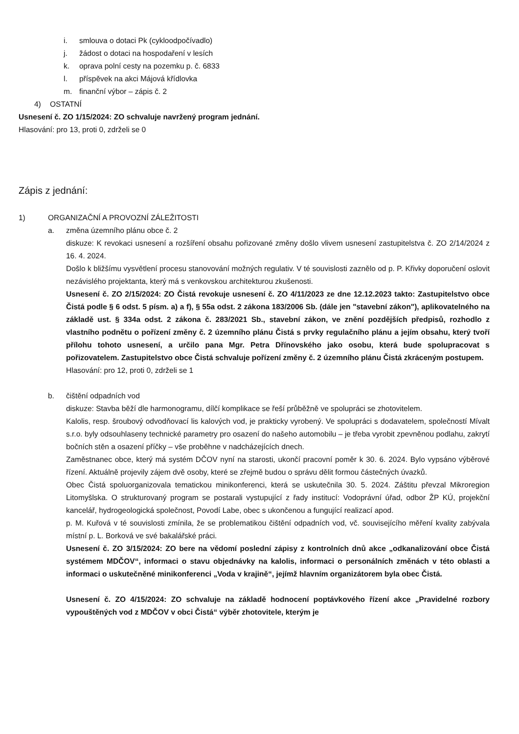i. smlouva o dotaci Pk (cykloodpočívadlo)
j. žádost o dotaci na hospodaření v lesích
k. oprava polní cesty na pozemku p. č. 6833
l. příspěvek na akci Májová křídlovka
m. finanční výbor – zápis č. 2
4) OSTATNÍ
Usnesení č. ZO 1/15/2024: ZO schvaluje navržený program jednání.
Hlasování: pro 13, proti 0, zdrželi se 0
Zápis z jednání:
1) ORGANIZAČNÍ A PROVOZNÍ ZÁLEŽITOSTI
a. změna územního plánu obce č. 2
diskuze: K revokaci usnesení a rozšíření obsahu pořizované změny došlo vlivem usnesení zastupitelstva č. ZO 2/14/2024 z 16. 4. 2024.
Došlo k bližšímu vysvětlení procesu stanovování možných regulativ. V té souvislosti zaznělo od p. P. Křivky doporučení oslovit nezávislého projektanta, který má s venkovskou architekturou zkušenosti.
Usnesení č. ZO 2/15/2024: ZO Čistá revokuje usnesení č. ZO 4/11/2023 ze dne 12.12.2023 takto: Zastupitelstvo obce Čistá podle § 6 odst. 5 písm. a) a f), § 55a odst. 2 zákona 183/2006 Sb. (dále jen "stavební zákon"), aplikovatelného na základě ust. § 334a odst. 2 zákona č. 283/2021 Sb., stavební zákon, ve znění pozdějších předpisů, rozhodlo z vlastního podnětu o pořízení změny č. 2 územního plánu Čistá s prvky regulačního plánu a jejím obsahu, který tvoří přílohu tohoto usnesení, a určilo pana Mgr. Petra Dřínovského jako osobu, která bude spolupracovat s pořizovatelem. Zastupitelstvo obce Čistá schvaluje pořízení změny č. 2 územního plánu Čistá zkráceným postupem.
Hlasování: pro 12, proti 0, zdrželi se 1
b. čištění odpadních vod
diskuze: Stavba běží dle harmonogramu, dílčí komplikace se řeší průběžně ve spolupráci se zhotovitelem.
Kalolis, resp. šroubový odvodňovací lis kalových vod, je prakticky vyrobený. Ve spolupráci s dodavatelem, společností Mívalt s.r.o. byly odsouhlaseny technické parametry pro osazení do našeho automobilu – je třeba vyrobit zpevněnou podlahu, zakrytí bočních stěn a osazení příčky – vše proběhne v nadcházejících dnech.
Zaměstnanec obce, který má systém DČOV nyní na starosti, ukončí pracovní poměr k 30. 6. 2024. Bylo vypsáno výběrové řízení. Aktuálně projevily zájem dvě osoby, které se zřejmě budou o správu dělit formou částečných úvazků.
Obec Čistá spoluorganizovala tematickou minikonferenci, která se uskutečnila 30. 5. 2024. Záštitu převzal Mikroregion Litomyšlska. O strukturovaný program se postarali vystupující z řady institucí: Vodoprávní úřad, odbor ŽP KÚ, projekční kancelář, hydrogeologická společnost, Povodí Labe, obec s ukončenou a fungující realizací apod.
p. M. Kuřová v té souvislosti zmínila, že se problematikou čištění odpadních vod, vč. souvisejícího měření kvality zabývala místní p. L. Borková ve své bakalářské práci.
Usnesení č. ZO 3/15/2024: ZO bere na vědomí poslední zápisy z kontrolních dnů akce „odkanalizování obce Čistá systémem MDČOV“, informaci o stavu objednávky na kalolis, informaci o personálních změnách v této oblasti a informaci o uskutečněné minikonferenci „Voda v krajině“, jejímž hlavním organizátorem byla obec Čistá.
Usnesení č. ZO 4/15/2024: ZO schvaluje na základě hodnocení poptávkového řízení akce „Pravidelné rozbory vypouštěných vod z MDČOV v obci Čistá“ výběr zhotovitele, kterým je